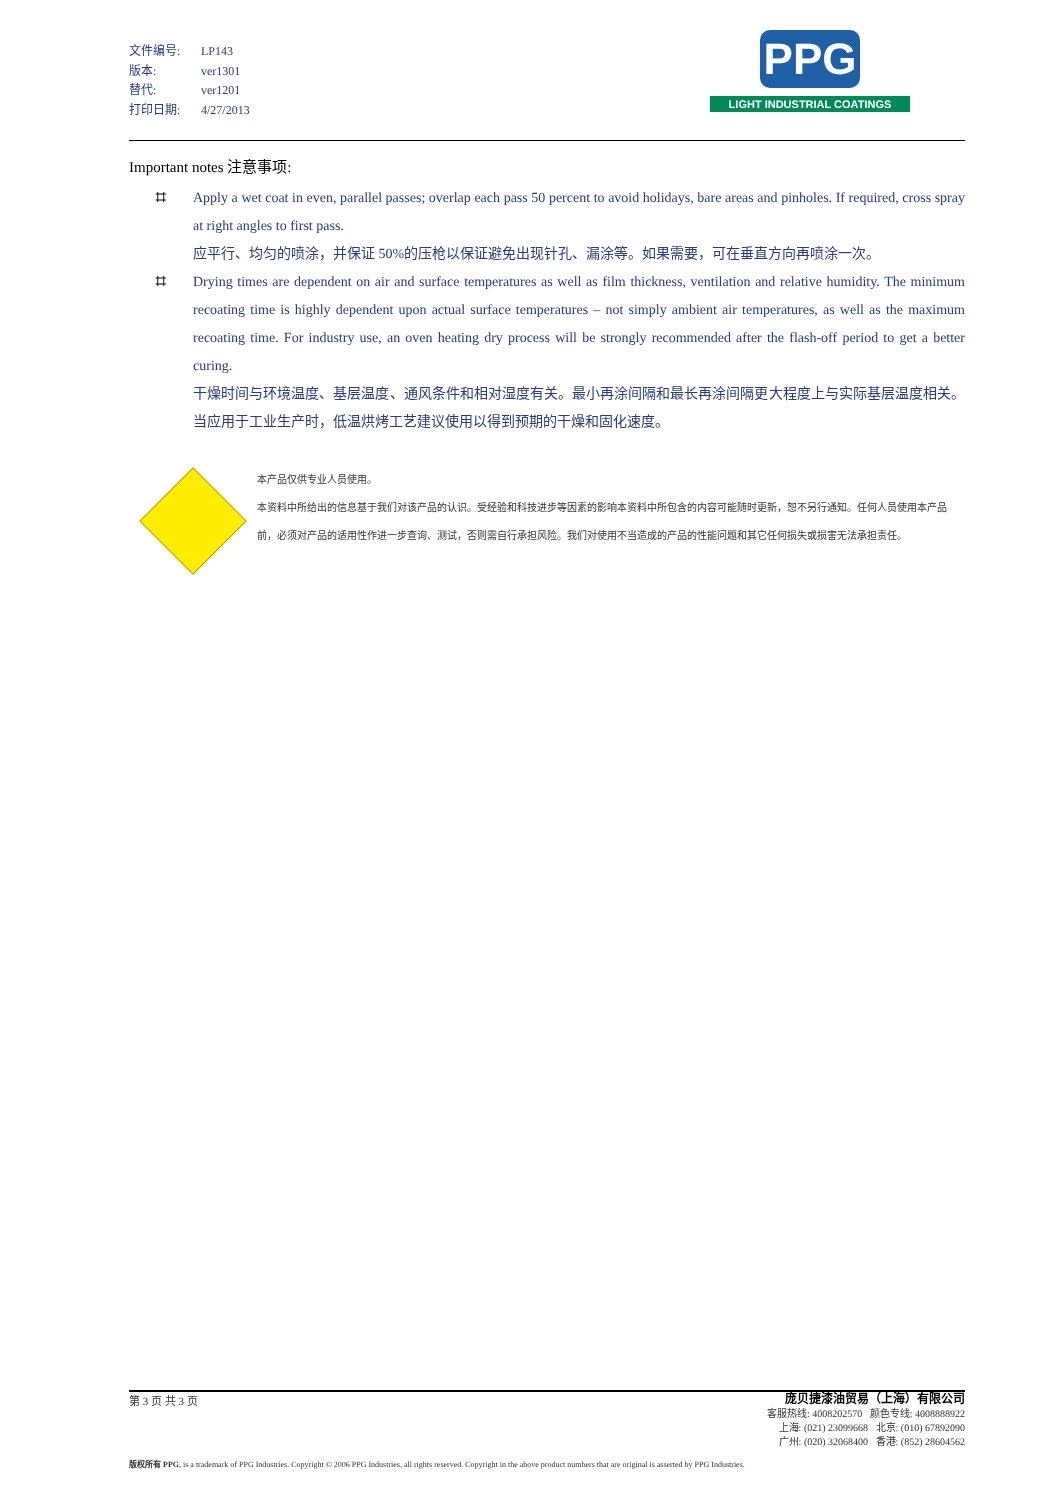文件编号: LP143
版本: ver1301
替代: ver1201
打印日期: 4/27/2013
PPG
LIGHT INDUSTRIAL COATINGS
Important notes 注意事项:
⌗ Apply a wet coat in even, parallel passes; overlap each pass 50 percent to avoid holidays, bare areas and pinholes. If required, cross spray at right angles to first pass.
应平行、均匀的喷涂，并保证 50%的压枪以保证避免出现针孔、漏涂等。如果需要，可在垂直方向再喷涂一次。
⌗ Drying times are dependent on air and surface temperatures as well as film thickness, ventilation and relative humidity. The minimum recoating time is highly dependent upon actual surface temperatures – not simply ambient air temperatures, as well as the maximum recoating time. For industry use, an oven heating dry process will be strongly recommended after the flash-off period to get a better curing.
干燥时间与环境温度、基层温度、通风条件和相对湿度有关。最小再涂间隔和最长再涂间隔更大程度上与实际基层温度相关。当应用于工业生产时，低温烘烤工艺建议使用以得到预期的干燥和固化速度。
本产品仅供专业人员使用。
本资料中所给出的信息基于我们对该产品的认识。受经验和科技进步等因素的影响本资料中所包含的内容可能随时更新，恕不另行通知。任何人员使用本产品前，必须对产品的适用性作进一步查询、测试，否则需自行承担风险。我们对使用不当造成的产品的性能问题和其它任何损失或损害无法承担责任。
庞贝捷漆油贸易（上海）有限公司
客服热线: 4008202570 颜色专线: 4008888922
上海: (021) 23099668 北京: (010) 67892090
广州: (020) 32068400 香港: (852) 28604562
第 3 页 共 3 页
版权所有 PPG, is a trademark of PPG Industries. Copyright © 2006 PPG Industries, all rights reserved. Copyright in the above product numbers that are original is asserted by PPG Industries.